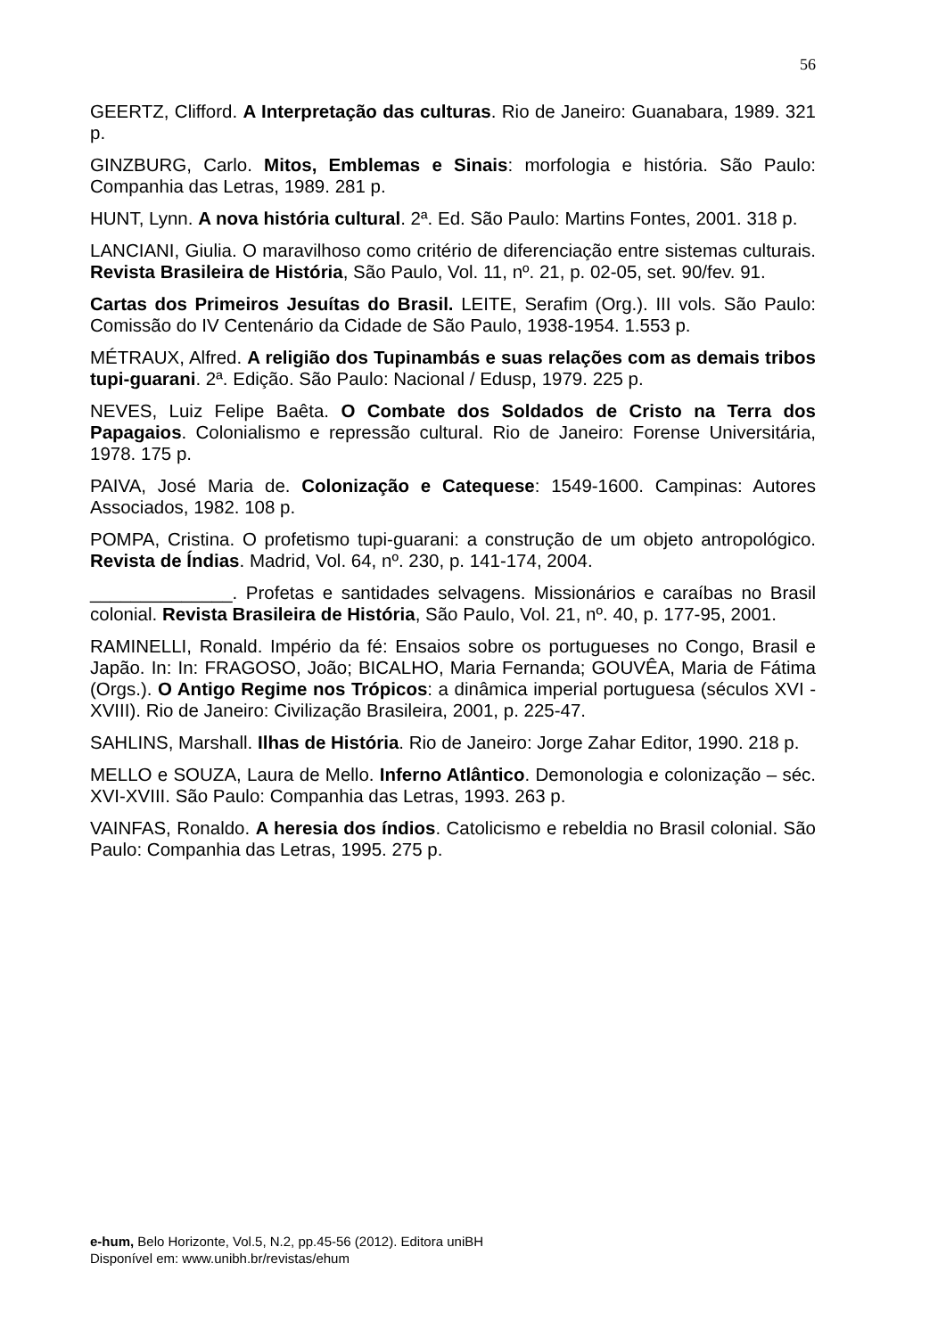56
GEERTZ, Clifford. A Interpretação das culturas. Rio de Janeiro: Guanabara, 1989. 321 p.
GINZBURG, Carlo. Mitos, Emblemas e Sinais: morfologia e história. São Paulo: Companhia das Letras, 1989. 281 p.
HUNT, Lynn. A nova história cultural. 2ª. Ed. São Paulo: Martins Fontes, 2001. 318 p.
LANCIANI, Giulia. O maravilhoso como critério de diferenciação entre sistemas culturais. Revista Brasileira de História, São Paulo, Vol. 11, nº. 21, p. 02-05, set. 90/fev. 91.
Cartas dos Primeiros Jesuítas do Brasil. LEITE, Serafim (Org.). III vols. São Paulo: Comissão do IV Centenário da Cidade de São Paulo, 1938-1954. 1.553 p.
MÉTRAUX, Alfred. A religião dos Tupinambás e suas relações com as demais tribos tupi-guarani. 2ª. Edição. São Paulo: Nacional / Edusp, 1979. 225 p.
NEVES, Luiz Felipe Baêta. O Combate dos Soldados de Cristo na Terra dos Papagaios. Colonialismo e repressão cultural. Rio de Janeiro: Forense Universitária, 1978. 175 p.
PAIVA, José Maria de. Colonização e Catequese: 1549-1600. Campinas: Autores Associados, 1982. 108 p.
POMPA, Cristina. O profetismo tupi-guarani: a construção de um objeto antropológico. Revista de Índias. Madrid, Vol. 64, nº. 230, p. 141-174, 2004.
______________. Profetas e santidades selvagens. Missionários e caraíbas no Brasil colonial. Revista Brasileira de História, São Paulo, Vol. 21, nº. 40, p. 177-95, 2001.
RAMINELLI, Ronald. Império da fé: Ensaios sobre os portugueses no Congo, Brasil e Japão. In: In: FRAGOSO, João; BICALHO, Maria Fernanda; GOUVÊA, Maria de Fátima (Orgs.). O Antigo Regime nos Trópicos: a dinâmica imperial portuguesa (séculos XVI - XVIII). Rio de Janeiro: Civilização Brasileira, 2001, p. 225-47.
SAHLINS, Marshall. Ilhas de História. Rio de Janeiro: Jorge Zahar Editor, 1990. 218 p.
MELLO e SOUZA, Laura de Mello. Inferno Atlântico. Demonologia e colonização – séc. XVI-XVIII. São Paulo: Companhia das Letras, 1993. 263 p.
VAINFAS, Ronaldo. A heresia dos índios. Catolicismo e rebeldia no Brasil colonial. São Paulo: Companhia das Letras, 1995. 275 p.
e-hum, Belo Horizonte, Vol.5, N.2, pp.45-56 (2012). Editora uniBH
Disponível em: www.unibh.br/revistas/ehum